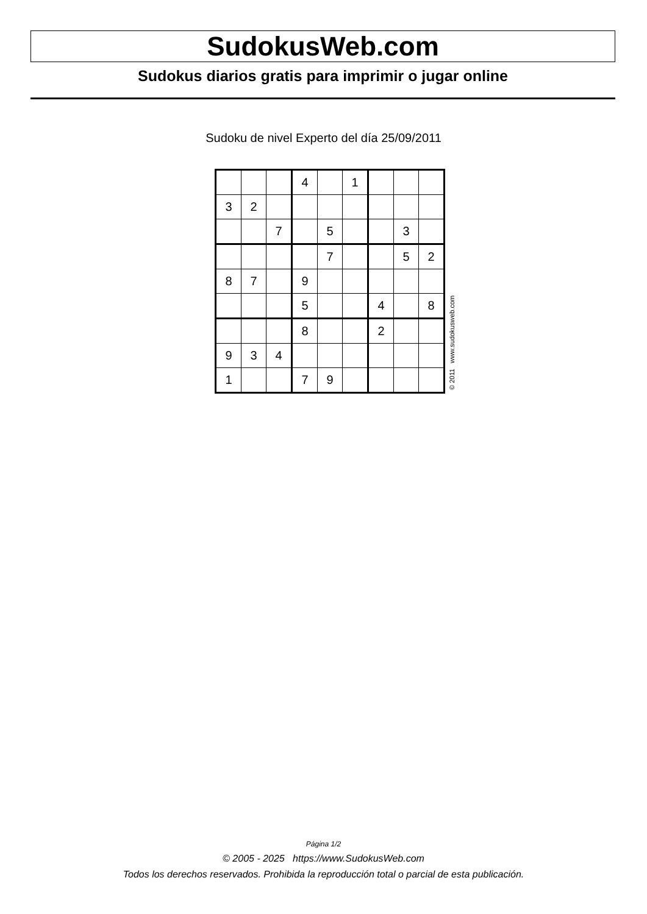SudokusWeb.com
Sudokus diarios gratis para imprimir o jugar online
Sudoku de nivel Experto del día 25/09/2011
| | | | 4 | | 1 | | | |
| 3 | 2 | | | | | | | |
| | | 7 | | 5 | | | 3 | |
| | | | | 7 | | | 5 | 2 |
| 8 | 7 | | 9 | | | | | |
| | | | 5 | | | 4 | | 8 |
| | | | 8 | | | 2 | | |
| 9 | 3 | 4 | | | | | | |
| 1 | | | 7 | 9 | | | | |
© 2011 www.sudokusweb.com
Página 1/2
© 2005 - 2025 https://www.SudokusWeb.com
Todos los derechos reservados. Prohibida la reproducción total o parcial de esta publicación.